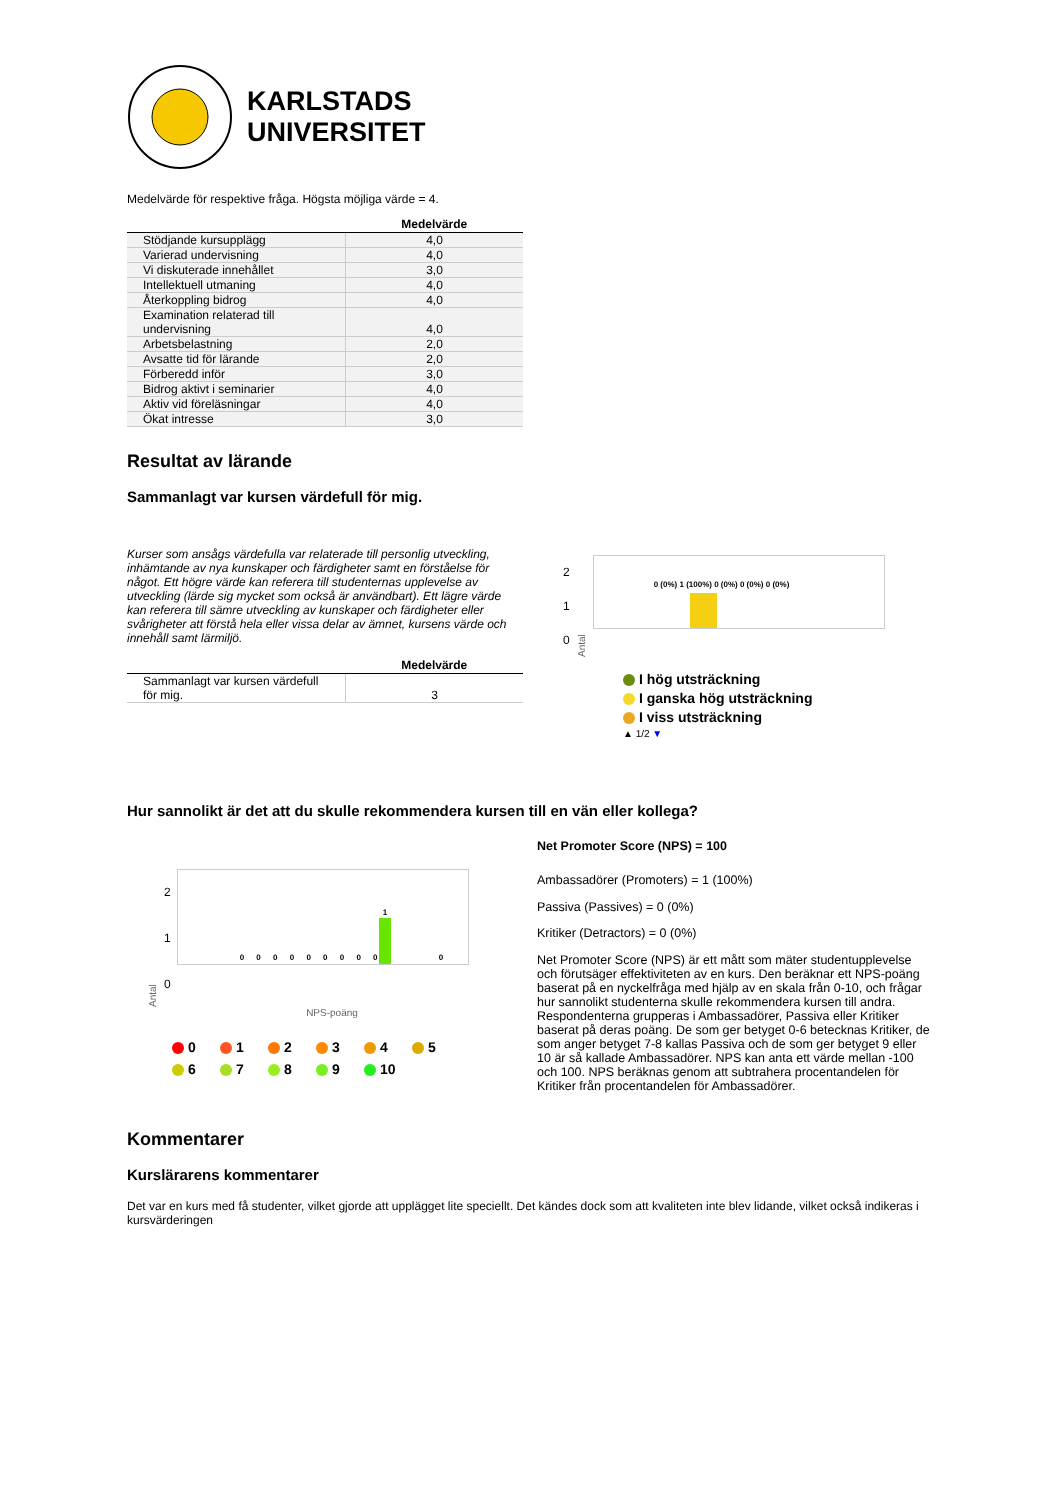KARLSTADS
UNIVERSITET
Medelvärde för respektive fråga. Högsta möjliga värde = 4.
| | Medelvärde |
| --- | --- |
| Stödjande kursupplägg | 4,0 |
| Varierad undervisning | 4,0 |
| Vi diskuterade innehållet | 3,0 |
| Intellektuell utmaning | 4,0 |
| Återkoppling bidrog | 4,0 |
| Examination relaterad till undervisning | 4,0 |
| Arbetsbelastning | 2,0 |
| Avsatte tid för lärande | 2,0 |
| Förberedd inför | 3,0 |
| Bidrog aktivt i seminarier | 4,0 |
| Aktiv vid föreläsningar | 4,0 |
| Ökat intresse | 3,0 |
Resultat av lärande
Sammanlagt var kursen värdefull för mig.
Kurser som ansågs värdefulla var relaterade till personlig utveckling, inhämtande av nya kunskaper och färdigheter samt en förståelse för något. Ett högre värde kan referera till studenternas upplevelse av utveckling (lärde sig mycket som också är användbart). Ett lägre värde kan referera till sämre utveckling av kunskaper och färdigheter eller svårigheter att förstå hela eller vissa delar av ämnet, kursens värde och innehåll samt lärmiljö.
| | Medelvärde |
| --- | --- |
| Sammanlagt var kursen värdefull för mig. | 3 |
2
1
0
Antal
0 (0%) 1 (100%) 0 (0%) 0 (0%) 0 (0%)
I hög utsträckning
I ganska hög utsträckning
I viss utsträckning
▲ 1/2 ▼
Hur sannolikt är det att du skulle rekommendera kursen till en vän eller kollega?
Antal
2
1
0
1
0 0 0 0 0 0 0 0 0 0
NPS-poäng
0
1
2
3
4
5
6
7
8
9
10
Net Promoter Score (NPS) = 100
Ambassadörer (Promoters) = 1 (100%)
Passiva (Passives) = 0 (0%)
Kritiker (Detractors) = 0 (0%)
Net Promoter Score (NPS) är ett mått som mäter studentupplevelse och förutsäger effektiviteten av en kurs. Den beräknar ett NPS-poäng baserat på en nyckelfråga med hjälp av en skala från 0-10, och frågar hur sannolikt studenterna skulle rekommendera kursen till andra. Respondenterna grupperas i Ambassadörer, Passiva eller Kritiker baserat på deras poäng. De som ger betyget 0-6 betecknas Kritiker, de som anger betyget 7-8 kallas Passiva och de som ger betyget 9 eller 10 är så kallade Ambassadörer. NPS kan anta ett värde mellan -100 och 100. NPS beräknas genom att subtrahera procentandelen för Kritiker från procentandelen för Ambassadörer.
Kommentarer
Kurslärarens kommentarer
Det var en kurs med få studenter, vilket gjorde att upplägget lite speciellt. Det kändes dock som att kvaliteten inte blev lidande, vilket också indikeras i kursvärderingen